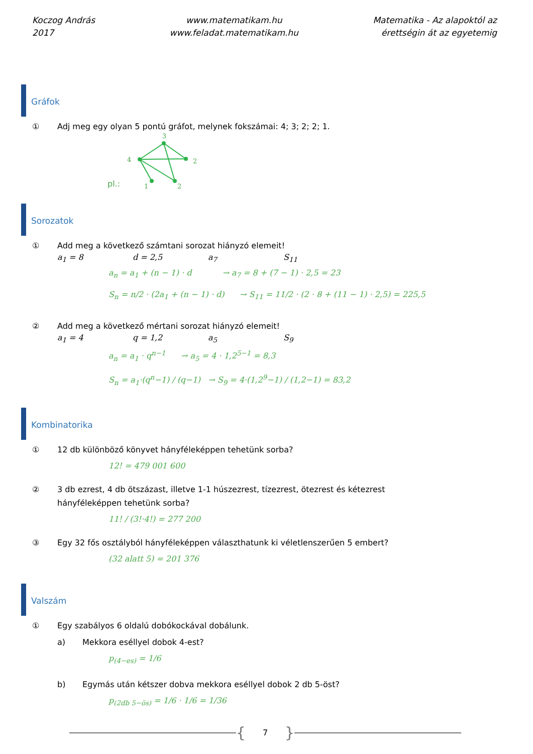Koczog András
2017
www.matematikam.hu
www.feladat.matematikam.hu
Matematika - Az alapoktól az
érettségin át az egyetemig
Gráfok
① Adj meg egy olyan 5 pontú gráfot, melynek fokszámai: 4; 3; 2; 2; 1.
pl.:
3
4
2
1
2
Sorozatok
① Add meg a következő számtani sorozat hiányzó elemeit!
a<sub>1</sub> = 8 d = 2,5 a<sub>7</sub> S<sub>11</sub>
a<sub>n</sub> = a<sub>1</sub> + (n − 1) · d → a<sub>7</sub> = 8 + (7 − 1) · 2,5 = 23
S<sub>n</sub> = n/2 · (2a<sub>1</sub> + (n − 1) · d) → S<sub>11</sub> = 11/2 · (2 · 8 + (11 − 1) · 2,5) = 225,5
② Add meg a következő mértani sorozat hiányzó elemeit!
a<sub>1</sub> = 4 q = 1,2 a<sub>5</sub> S<sub>9</sub>
a<sub>n</sub> = a<sub>1</sub> · q<sup>n−1</sup> → a<sub>5</sub> = 4 · 1,2<sup>5−1</sup> = 8,3
S<sub>n</sub> = a<sub>1</sub>·(q<sup>n</sup>−1) / (q−1) → S<sub>9</sub> = 4·(1,2<sup>9</sup>−1) / (1,2−1) = 83,2
Kombinatorika
① 12 db különböző könyvet hányféleképpen tehetünk sorba?
12! = 479 001 600
② 3 db ezrest, 4 db ötszázast, illetve 1-1 húszezrest, tízezrest, ötezrest és kétezrest
hányféleképpen tehetünk sorba?
11! / (3!·4!) = 277 200
③ Egy 32 fős osztályból hányféleképpen választhatunk ki véletlenszerűen 5 embert?
(32 alatt 5) = 201 376
Valszám
① Egy szabályos 6 oldalú dobókockával dobálunk.
a) Mekkora eséllyel dobok 4-est?
p<sub>(4−es)</sub> = 1/6
b) Egymás után kétszer dobva mekkora eséllyel dobok 2 db 5-öst?
p<sub>(2db 5−ös)</sub> = 1/6 · 1/6 = 1/36
{ 7 }